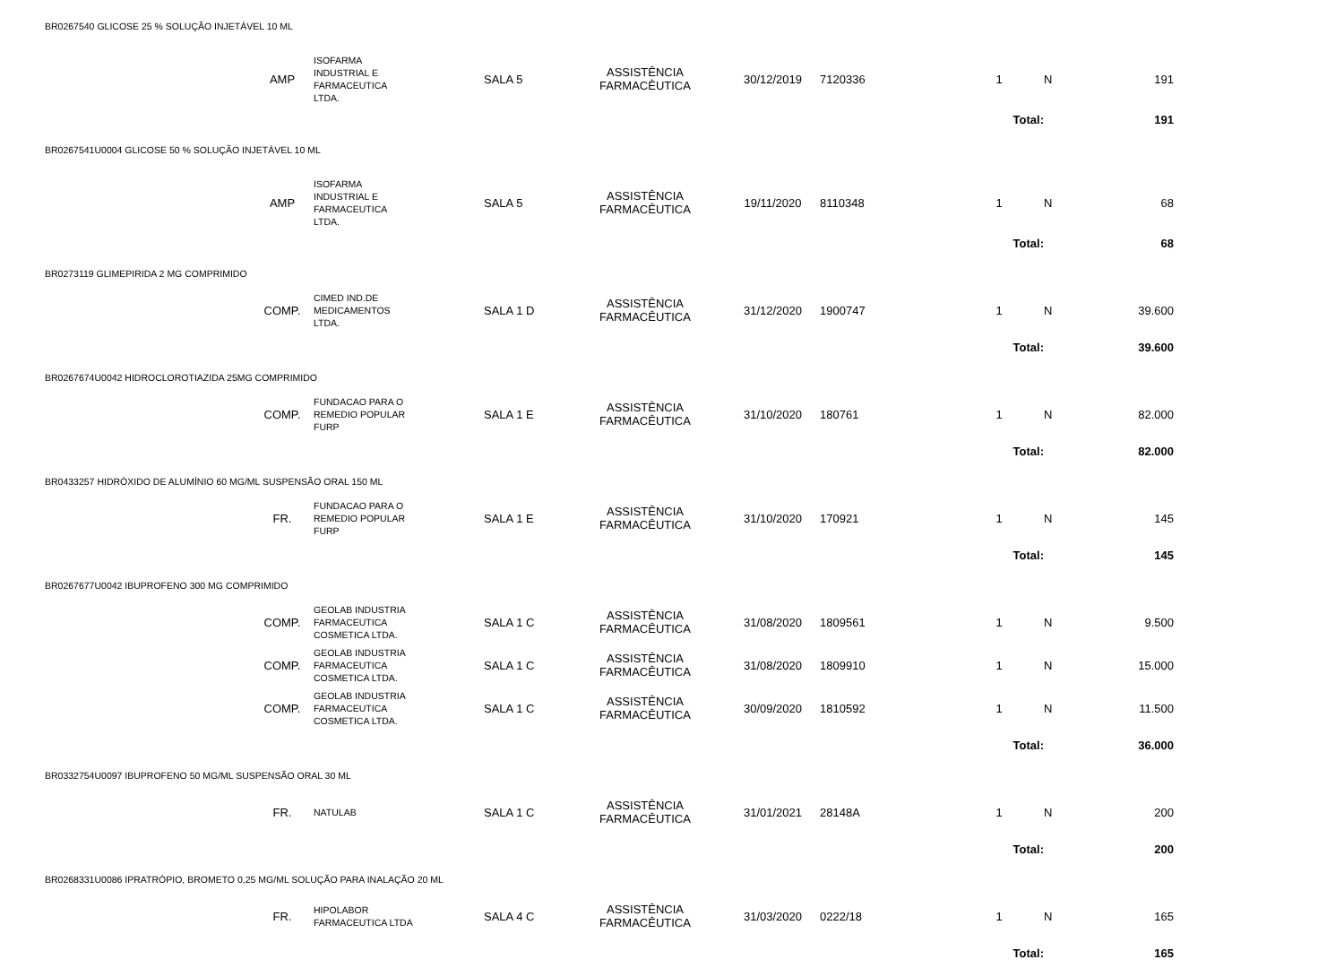| BR0267540 GLICOSE 25 % SOLUÇÃO INJETÁVEL 10 ML | | | | | | | | | | |
| | AMP | ISOFARMA INDUSTRIAL E FARMACEUTICA LTDA. | SALA 5 | ASSISTÊNCIA FARMACÊUTICA | 30/12/2019 | 7120336 | | 1 | N | 191 |
| | | | | | | | | Total: | | 191 |
| BR0267541U0004 GLICOSE 50 % SOLUÇÃO INJETÁVEL 10 ML | | | | | | | | | | |
| | AMP | ISOFARMA INDUSTRIAL E FARMACEUTICA LTDA. | SALA 5 | ASSISTÊNCIA FARMACÊUTICA | 19/11/2020 | 8110348 | | 1 | N | 68 |
| | | | | | | | | Total: | | 68 |
| BR0273119 GLIMEPIRIDA 2 MG COMPRIMIDO | | | | | | | | | | |
| | COMP. | CIMED IND.DE MEDICAMENTOS LTDA. | SALA 1 D | ASSISTÊNCIA FARMACÊUTICA | 31/12/2020 | 1900747 | | 1 | N | 39.600 |
| | | | | | | | | Total: | | 39.600 |
| BR0267674U0042 HIDROCLOROTIAZIDA 25MG COMPRIMIDO | | | | | | | | | | |
| | COMP. | FUNDACAO PARA O REMEDIO POPULAR FURP | SALA 1 E | ASSISTÊNCIA FARMACÊUTICA | 31/10/2020 | 180761 | | 1 | N | 82.000 |
| | | | | | | | | Total: | | 82.000 |
| BR0433257 HIDRÓXIDO DE ALUMÍNIO 60 MG/ML SUSPENSÃO ORAL 150 ML | | | | | | | | | | |
| | FR. | FUNDACAO PARA O REMEDIO POPULAR FURP | SALA 1 E | ASSISTÊNCIA FARMACÊUTICA | 31/10/2020 | 170921 | | 1 | N | 145 |
| | | | | | | | | Total: | | 145 |
| BR0267677U0042 IBUPROFENO 300 MG COMPRIMIDO | | | | | | | | | | |
| | COMP. | GEOLAB INDUSTRIA FARMACEUTICA COSMETICA LTDA. | SALA 1 C | ASSISTÊNCIA FARMACÊUTICA | 31/08/2020 | 1809561 | | 1 | N | 9.500 |
| | COMP. | GEOLAB INDUSTRIA FARMACEUTICA COSMETICA LTDA. | SALA 1 C | ASSISTÊNCIA FARMACÊUTICA | 31/08/2020 | 1809910 | | 1 | N | 15.000 |
| | COMP. | GEOLAB INDUSTRIA FARMACEUTICA COSMETICA LTDA. | SALA 1 C | ASSISTÊNCIA FARMACÊUTICA | 30/09/2020 | 1810592 | | 1 | N | 11.500 |
| | | | | | | | | Total: | | 36.000 |
| BR0332754U0097 IBUPROFENO 50 MG/ML SUSPENSÃO ORAL 30 ML | | | | | | | | | | |
| | FR. | NATULAB | SALA 1 C | ASSISTÊNCIA FARMACÊUTICA | 31/01/2021 | 28148A | | 1 | N | 200 |
| | | | | | | | | Total: | | 200 |
| BR0268331U0086 IPRATRÓPIO, BROMETO 0,25 MG/ML SOLUÇÃO PARA INALAÇÃO 20 ML | | | | | | | | | | |
| | FR. | HIPOLABOR FARMACEUTICA LTDA | SALA 4 C | ASSISTÊNCIA FARMACÊUTICA | 31/03/2020 | 0222/18 | | 1 | N | 165 |
| | | | | | | | | Total: | | 165 |